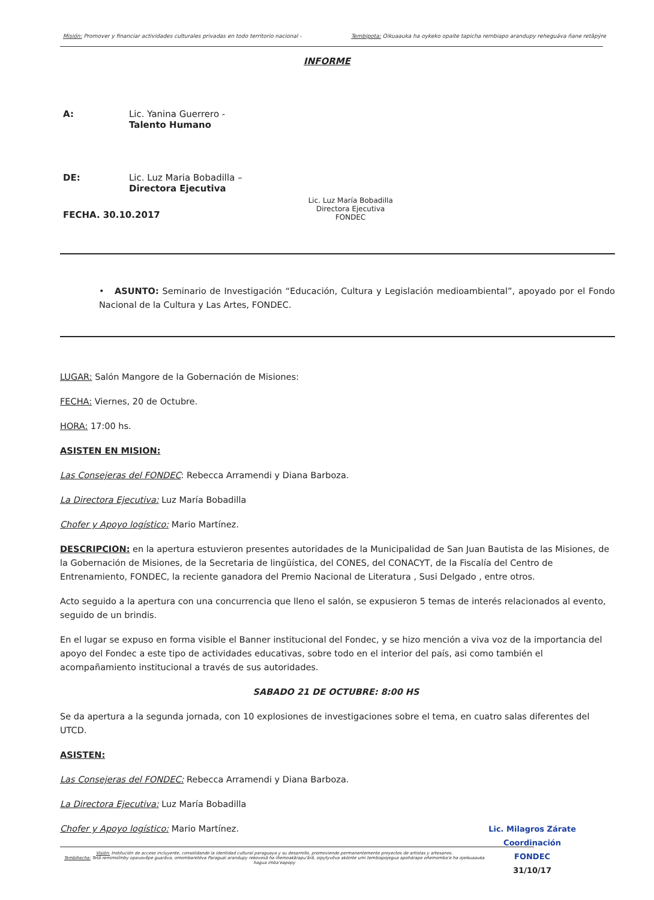Misión: Promover y financiar actividades culturales privadas en todo territorio nacional - Tembipota: Oikuaauka ha oykeko opaite tapicha rembiapo arandupy reheguáva ñane retãpýre
INFORME
A: Lic. Yanina Guerrero -
Talento Humano
DE: Lic. Luz Maria Bobadilla –
Directora Ejecutiva Lic. Luz María Bobadilla
Directora Ejecutiva
FONDEC
FECHA. 30.10.2017
• ASUNTO: Seminario de Investigación “Educación, Cultura y Legislación medioambiental”, apoyado por el Fondo Nacional de la Cultura y Las Artes, FONDEC.
LUGAR: Salón Mangore de la Gobernación de Misiones:
FECHA: Viernes, 20 de Octubre.
HORA: 17:00 hs.
ASISTEN EN MISION:
Las Consejeras del FONDEC: Rebecca Arramendi y Diana Barboza.
La Directora Ejecutiva: Luz María Bobadilla
Chofer y Apoyo logístico: Mario Martínez.
DESCRIPCION: en la apertura estuvieron presentes autoridades de la Municipalidad de San Juan Bautista de las Misiones, de la Gobernación de Misiones, de la Secretaria de lingüística, del CONES, del CONACYT, de la Fiscalía del Centro de Entrenamiento, FONDEC, la reciente ganadora del Premio Nacional de Literatura , Susi Delgado , entre otros.
Acto seguido a la apertura con una concurrencia que lleno el salón, se expusieron 5 temas de interés relacionados al evento, seguido de un brindis.
En el lugar se expuso en forma visible el Banner institucional del Fondec, y se hizo mención a viva voz de la importancia del apoyo del Fondec a este tipo de actividades educativas, sobre todo en el interior del país, asi como también el acompañamiento institucional a través de sus autoridades.
SABADO 21 DE OCTUBRE: 8:00 HS
Se da apertura a la segunda jornada, con 10 explosiones de investigaciones sobre el tema, en cuatro salas diferentes del UTCD.
ASISTEN:
Las Consejeras del FONDEC: Rebecca Arramendi y Diana Barboza.
La Directora Ejecutiva: Luz María Bobadilla
Chofer y Apoyo logístico: Mario Martínez. Lic. Milagros Zárate
Coordinación
FONDEC
31/10/17
Visión: Institución de acceso incluyente, consolidando la identidad cultural paraguaya y su desarrollo, promoviendo permanentemente proyectos de artistas y artesanos.
Tembihecha: Tetã remimoĩmby opavavẽpe guarãva, omombaretéva Paraguái arandupy rekovesã ha iñemoakãrapu'ãrã, oipytyvõva akóinte umi tembiapojegua apohárape oñemomba'e ha ojeikuaauka hagua imba'eapopy